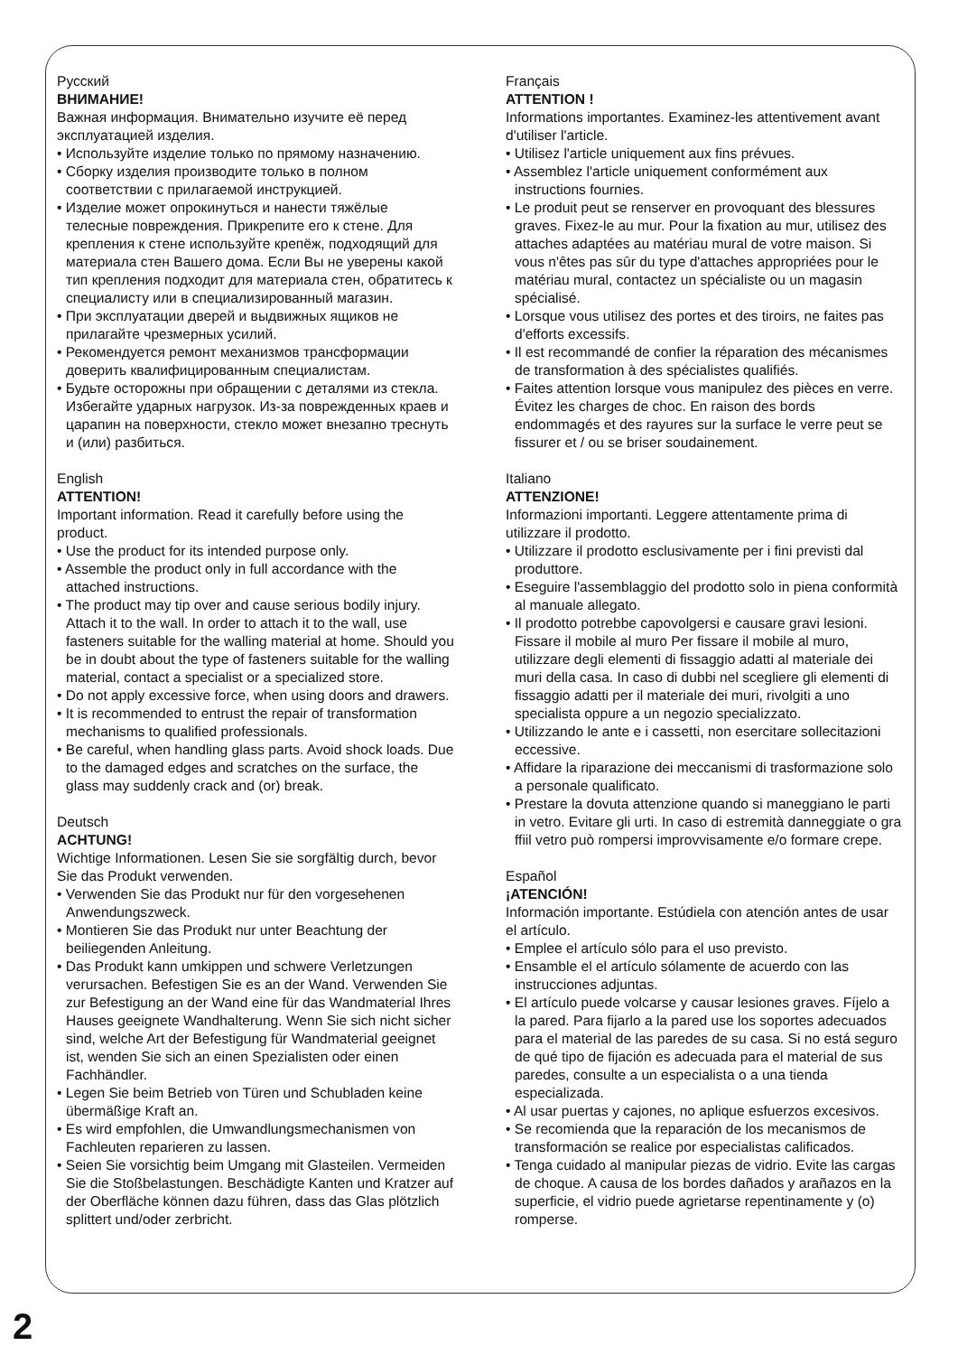Русский
ВНИМАНИЕ!
Важная информация. Внимательно изучите её перед эксплуатацией изделия.
• Используйте изделие только по прямому назначению.
• Сборку изделия производите только в полном соответствии с прилагаемой инструкцией.
• Изделие может опрокинуться и нанести тяжёлые телесные повреждения. Прикрепите его к стене. Для крепления к стене используйте крепёж, подходящий для материала стен Вашего дома. Если Вы не уверены какой тип крепления подходит для материала стен, обратитесь к специалисту или в специализированный магазин.
• При эксплуатации дверей и выдвижных ящиков не прилагайте чрезмерных усилий.
• Рекомендуется ремонт механизмов трансформации доверить квалифицированным специалистам.
• Будьте осторожны при обращении с деталями из стекла. Избегайте ударных нагрузок. Из-за поврежденных краев и царапин на поверхности, стекло может внезапно треснуть и (или) разбиться.
English
ATTENTION!
Important information. Read it carefully before using the product.
• Use the product for its intended purpose only.
• Assemble the product only in full accordance with the attached instructions.
• The product may tip over and cause serious bodily injury. Attach it to the wall. In order to attach it to the wall, use fasteners suitable for the walling material at home. Should you be in doubt about the type of fasteners suitable for the walling material, contact a specialist or a specialized store.
• Do not apply excessive force, when using doors and drawers.
• It is recommended to entrust the repair of transformation mechanisms to qualified professionals.
• Be careful, when handling glass parts. Avoid shock loads. Due to the damaged edges and scratches on the surface, the glass may suddenly crack and (or) break.
Deutsch
ACHTUNG!
Wichtige Informationen. Lesen Sie sie sorgfältig durch, bevor Sie das Produkt verwenden.
• Verwenden Sie das Produkt nur für den vorgesehenen Anwendungszweck.
• Montieren Sie das Produkt nur unter Beachtung der beiliegenden Anleitung.
• Das Produkt kann umkippen und schwere Verletzungen verursachen. Befestigen Sie es an der Wand. Verwenden Sie zur Befestigung an der Wand eine für das Wandmaterial Ihres Hauses geeignete Wandhalterung. Wenn Sie sich nicht sicher sind, welche Art der Befestigung für Wandmaterial geeignet ist, wenden Sie sich an einen Spezialisten oder einen Fachhändler.
• Legen Sie beim Betrieb von Türen und Schubladen keine übermäßige Kraft an.
• Es wird empfohlen, die Umwandlungsmechanismen von Fachleuten reparieren zu lassen.
• Seien Sie vorsichtig beim Umgang mit Glasteilen. Vermeiden Sie die Stoßbelastungen. Beschädigte Kanten und Kratzer auf der Oberfläche können dazu führen, dass das Glas plötzlich splittert und/oder zerbricht.
Français
ATTENTION !
Informations importantes. Examinez-les attentivement avant d'utiliser l'article.
• Utilisez l'article uniquement aux fins prévues.
• Assemblez l'article uniquement conformément aux instructions fournies.
• Le produit peut se renserver en provoquant des blessures graves. Fixez-le au mur. Pour la fixation au mur, utilisez des attaches adaptées au matériau mural de votre maison. Si vous n'êtes pas sûr du type d'attaches appropriées pour le matériau mural, contactez un spécialiste ou un magasin spécialisé.
• Lorsque vous utilisez des portes et des tiroirs, ne faites pas d'efforts excessifs.
• Il est recommandé de confier la réparation des mécanismes de transformation à des spécialistes qualifiés.
• Faites attention lorsque vous manipulez des pièces en verre. Évitez les charges de choc. En raison des bords endommagés et des rayures sur la surface le verre peut se fissurer et / ou se briser soudainement.
Italiano
ATTENZIONE!
Informazioni importanti. Leggere attentamente prima di utilizzare il prodotto.
• Utilizzare il prodotto esclusivamente per i fini previsti dal produttore.
• Eseguire l'assemblaggio del prodotto solo in piena conformità al manuale allegato.
• Il prodotto potrebbe capovolgersi e causare gravi lesioni. Fissare il mobile al muro Per fissare il mobile al muro, utilizzare degli elementi di fissaggio adatti al materiale dei muri della casa. In caso di dubbi nel scegliere gli elementi di fissaggio adatti per il materiale dei muri, rivolgiti a uno specialista oppure a un negozio specializzato.
• Utilizzando le ante e i cassetti, non esercitare sollecitazioni eccessive.
• Affidare la riparazione dei meccanismi di trasformazione solo a personale qualificato.
• Prestare la dovuta attenzione quando si maneggiano le parti in vetro. Evitare gli urti. In caso di estremità danneggiate o gra ffiil vetro può rompersi improvvisamente e/o formare crepe.
Español
¡ATENCIÓN!
Información importante. Estúdiela con atención antes de usar el artículo.
• Emplee el artículo sólo para el uso previsto.
• Ensamble el el artículo sólamente de acuerdo con las instrucciones adjuntas.
• El artículo puede volcarse y causar lesiones graves. Fíjelo a la pared. Para fijarlo a la pared use los soportes adecuados para el material de las paredes de su casa. Si no está seguro de qué tipo de fijación es adecuada para el material de sus paredes, consulte a un especialista o a una tienda especializada.
• Al usar puertas y cajones, no aplique esfuerzos excesivos.
• Se recomienda que la reparación de los mecanismos de transformación se realice por especialistas calificados.
• Tenga cuidado al manipular piezas de vidrio. Evite las cargas de choque. A causa de los bordes dañados y arañazos en la superficie, el vidrio puede agrietarse repentinamente y (o) romperse.
2